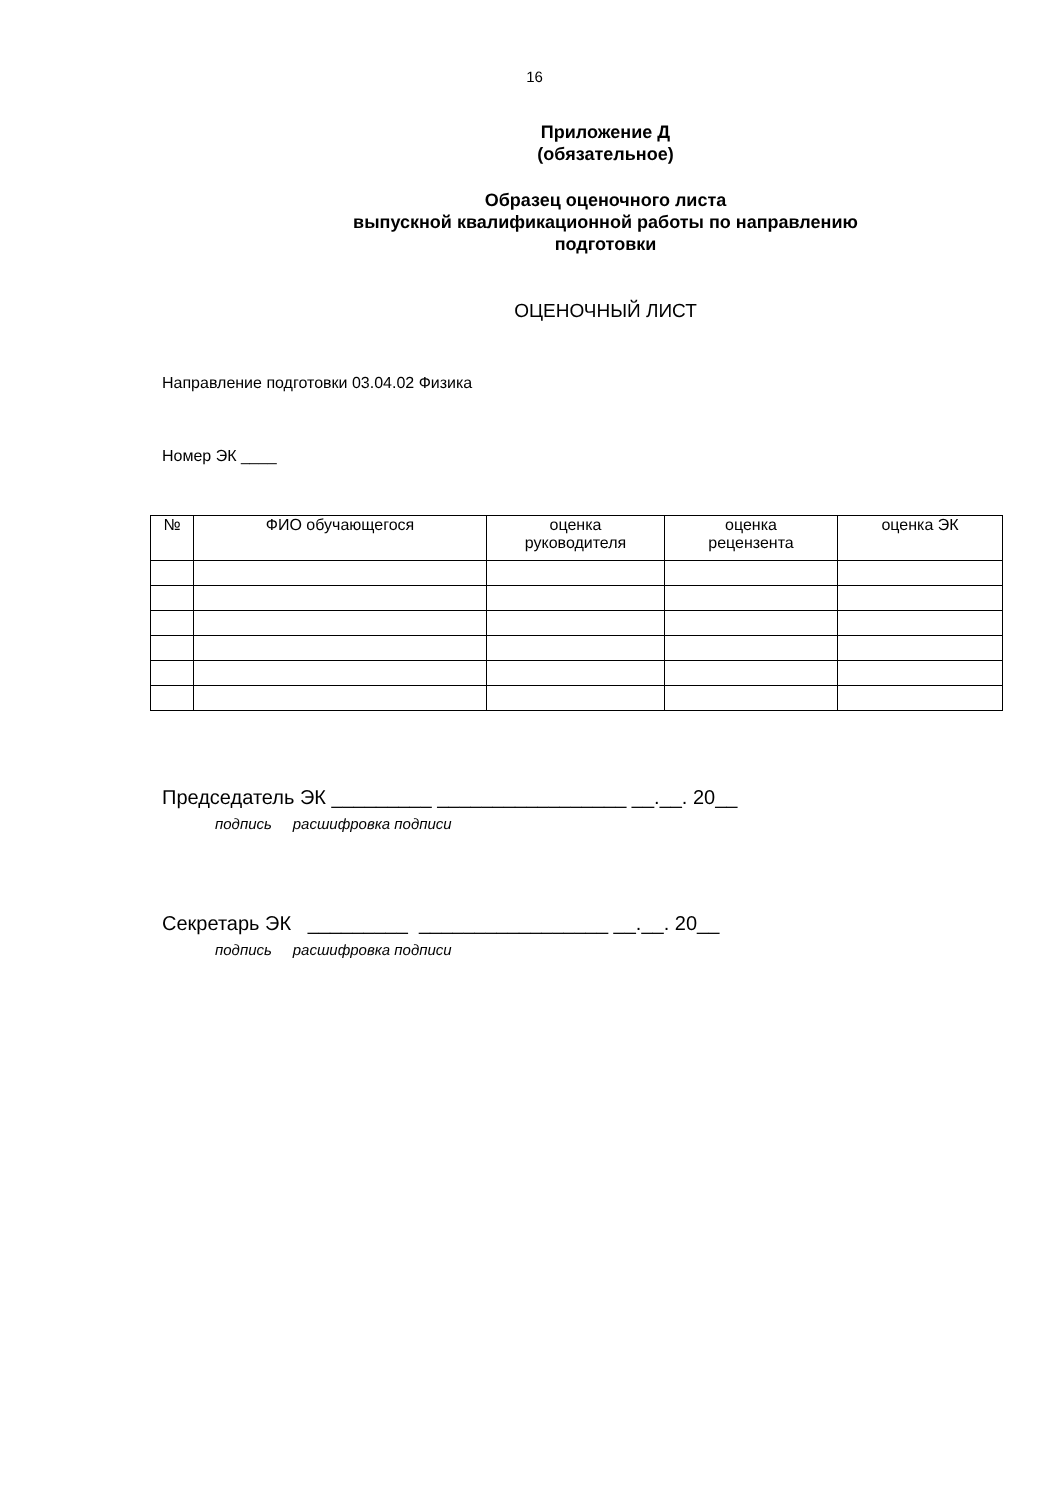16
Приложение Д
(обязательное)
Образец оценочного листа
выпускной квалификационной работы по направлению
подготовки
ОЦЕНОЧНЫЙ ЛИСТ
Направление подготовки 03.04.02 Физика
Номер ЭК ____
| № | ФИО обучающегося | оценка руководителя | оценка рецензента | оценка ЭК |
| --- | --- | --- | --- | --- |
Председатель ЭК _________ _________________ __.__. 20__
подпись расшифровка подписи
Секретарь ЭК _________ _________________ __.__. 20__
подпись расшифровка подписи